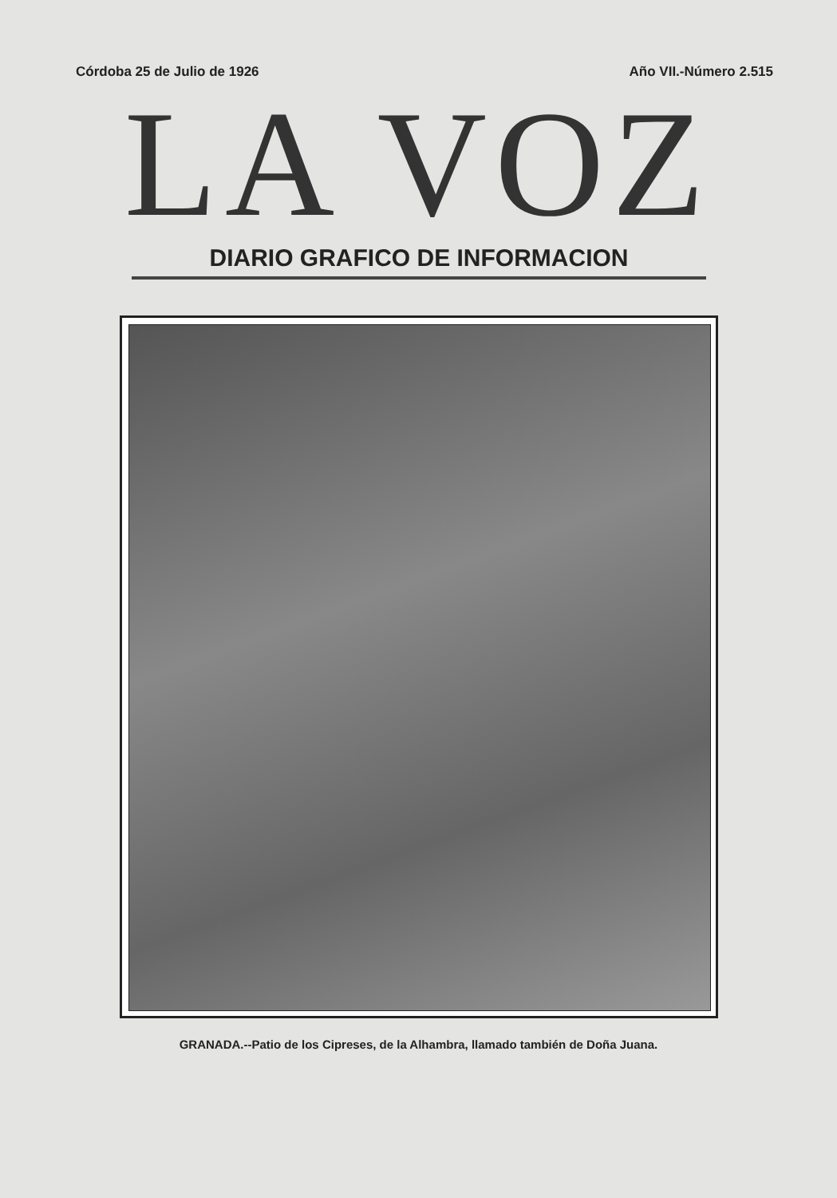Córdoba 25 de Julio de 1926 Año VII.-Número 2.515
LA VOZ
DIARIO GRAFICO DE INFORMACION
GRANADA.--Patio de los Cipreses, de la Alhambra, llamado también de Doña Juana.